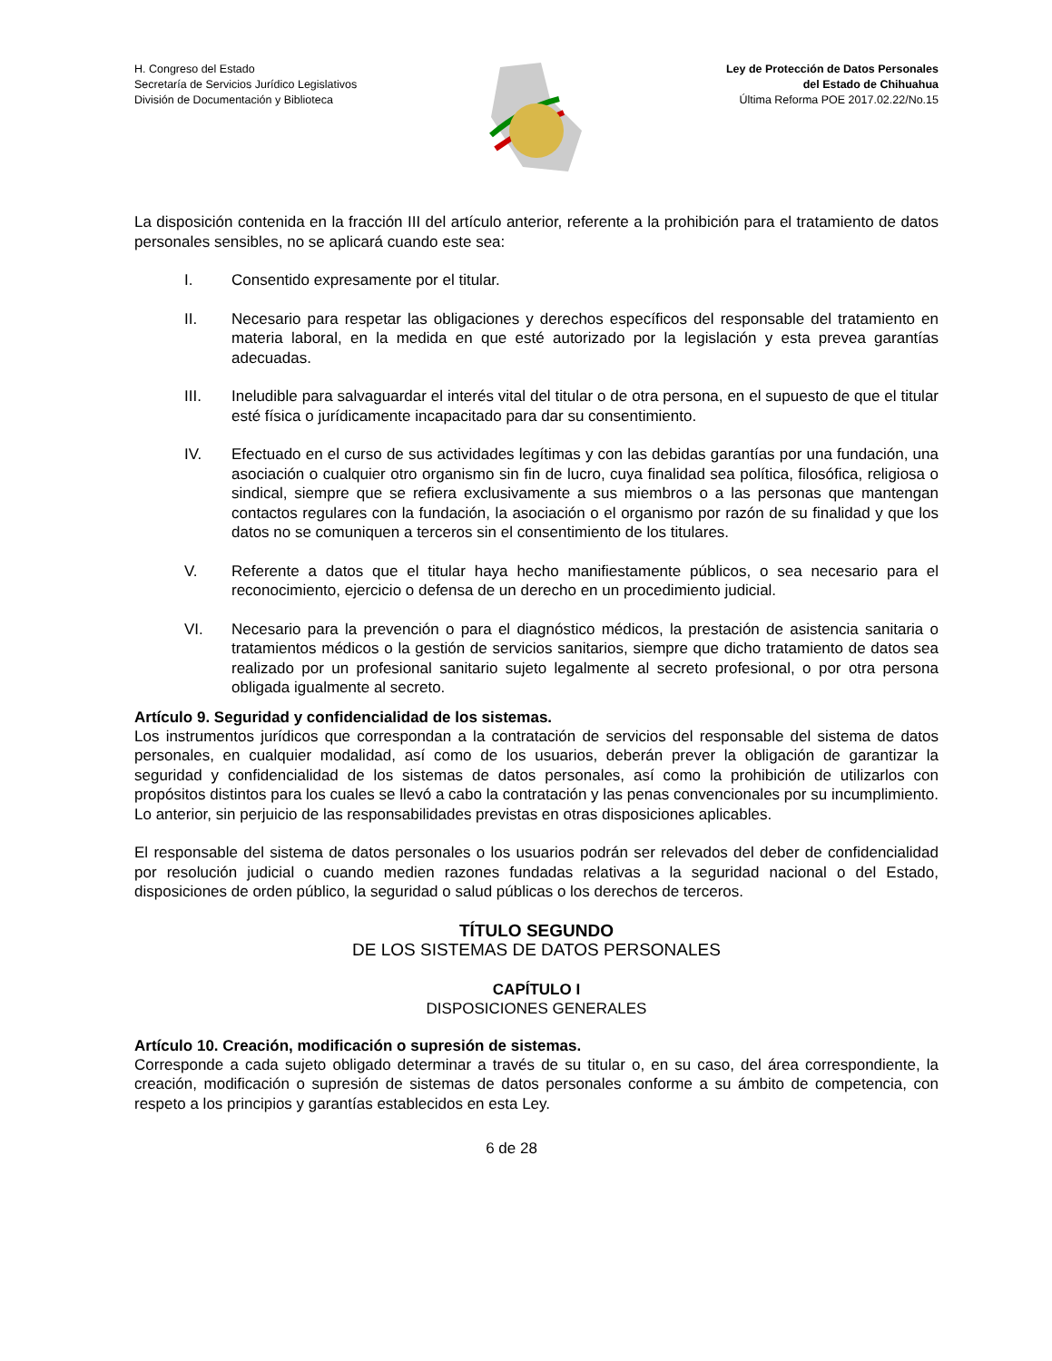H. Congreso del Estado
Secretaría de Servicios Jurídico Legislativos
División de Documentación y Biblioteca
Ley de Protección de Datos Personales
del Estado de Chihuahua
Última Reforma POE 2017.02.22/No.15
La disposición contenida en la fracción III del artículo anterior, referente a la prohibición para el tratamiento de datos personales sensibles, no se aplicará cuando este sea:
I. Consentido expresamente por el titular.
II. Necesario para respetar las obligaciones y derechos específicos del responsable del tratamiento en materia laboral, en la medida en que esté autorizado por la legislación y esta prevea garantías adecuadas.
III. Ineludible para salvaguardar el interés vital del titular o de otra persona, en el supuesto de que el titular esté física o jurídicamente incapacitado para dar su consentimiento.
IV. Efectuado en el curso de sus actividades legítimas y con las debidas garantías por una fundación, una asociación o cualquier otro organismo sin fin de lucro, cuya finalidad sea política, filosófica, religiosa o sindical, siempre que se refiera exclusivamente a sus miembros o a las personas que mantengan contactos regulares con la fundación, la asociación o el organismo por razón de su finalidad y que los datos no se comuniquen a terceros sin el consentimiento de los titulares.
V. Referente a datos que el titular haya hecho manifiestamente públicos, o sea necesario para el reconocimiento, ejercicio o defensa de un derecho en un procedimiento judicial.
VI. Necesario para la prevención o para el diagnóstico médicos, la prestación de asistencia sanitaria o tratamientos médicos o la gestión de servicios sanitarios, siempre que dicho tratamiento de datos sea realizado por un profesional sanitario sujeto legalmente al secreto profesional, o por otra persona obligada igualmente al secreto.
Artículo 9. Seguridad y confidencialidad de los sistemas.
Los instrumentos jurídicos que correspondan a la contratación de servicios del responsable del sistema de datos personales, en cualquier modalidad, así como de los usuarios, deberán prever la obligación de garantizar la seguridad y confidencialidad de los sistemas de datos personales, así como la prohibición de utilizarlos con propósitos distintos para los cuales se llevó a cabo la contratación y las penas convencionales por su incumplimiento. Lo anterior, sin perjuicio de las responsabilidades previstas en otras disposiciones aplicables.
El responsable del sistema de datos personales o los usuarios podrán ser relevados del deber de confidencialidad por resolución judicial o cuando medien razones fundadas relativas a la seguridad nacional o del Estado, disposiciones de orden público, la seguridad o salud públicas o los derechos de terceros.
TÍTULO SEGUNDO
DE LOS SISTEMAS DE DATOS PERSONALES
CAPÍTULO I
DISPOSICIONES GENERALES
Artículo 10. Creación, modificación o supresión de sistemas.
Corresponde a cada sujeto obligado determinar a través de su titular o, en su caso, del área correspondiente, la creación, modificación o supresión de sistemas de datos personales conforme a su ámbito de competencia, con respeto a los principios y garantías establecidos en esta Ley.
6 de 28